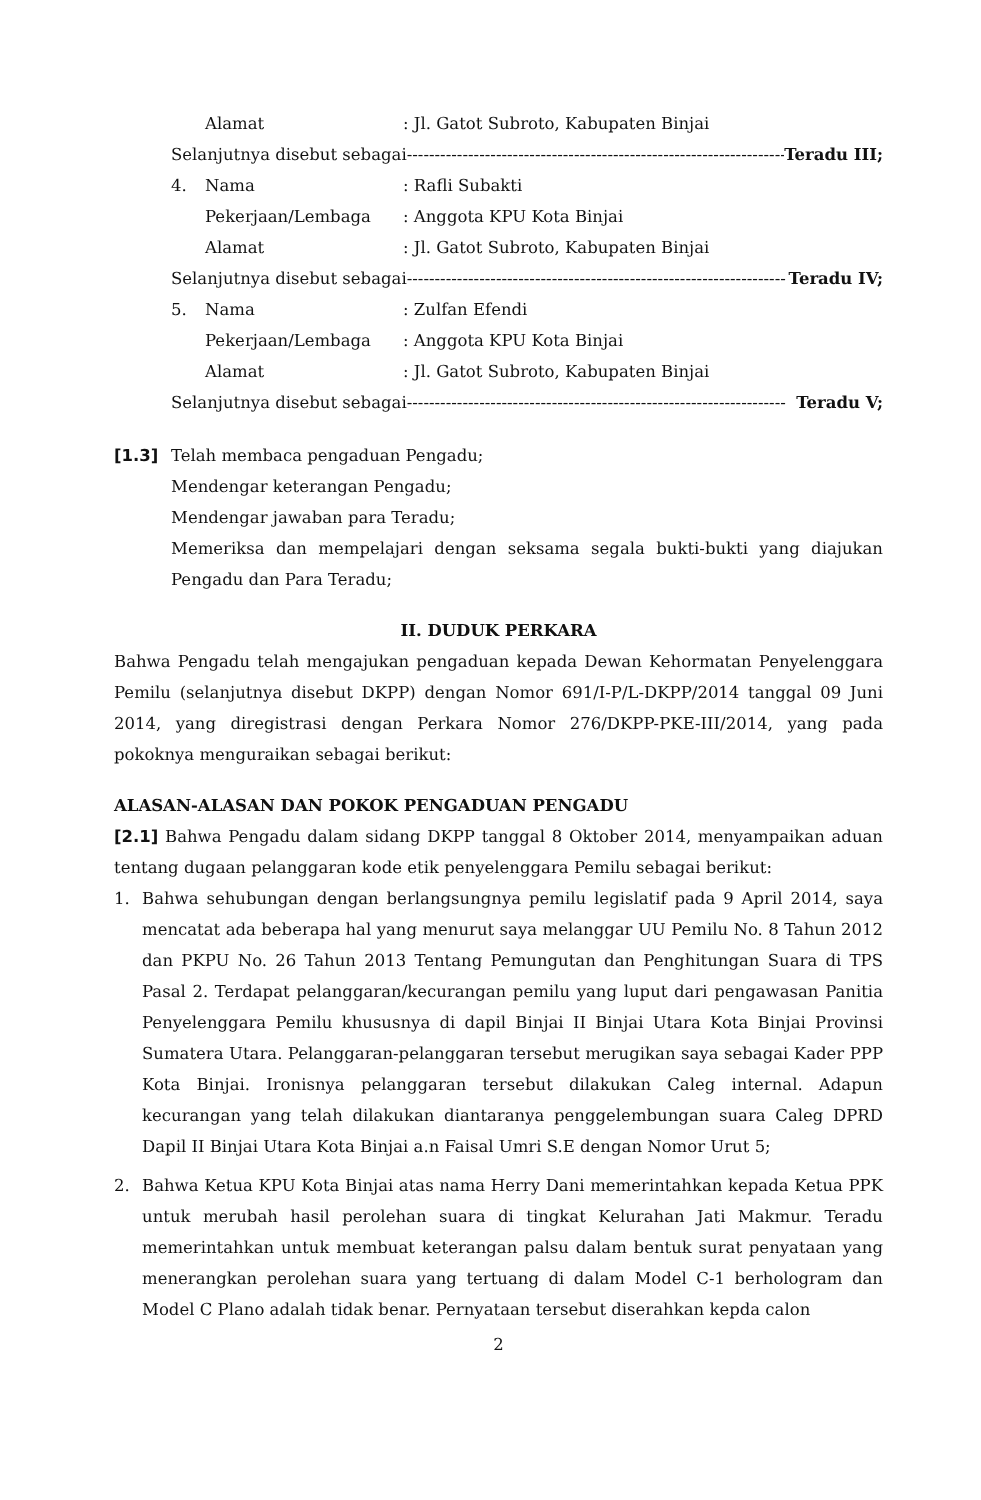Alamat: Jl. Gatot Subroto, Kabupaten Binjai
Selanjutnya disebut sebagai -------------------------------------------------------------------- Teradu III;
4. Nama: Rafli Subakti
Pekerjaan/Lembaga: Anggota KPU Kota Binjai
Alamat: Jl. Gatot Subroto, Kabupaten Binjai
Selanjutnya disebut sebagai -------------------------------------------------------------------- Teradu IV;
5. Nama: Zulfan Efendi
Pekerjaan/Lembaga: Anggota KPU Kota Binjai
Alamat: Jl. Gatot Subroto, Kabupaten Binjai
Selanjutnya disebut sebagai -------------------------------------------------------------------- Teradu V;
[1.3] Telah membaca pengaduan Pengadu;
Mendengar keterangan Pengadu;
Mendengar jawaban para Teradu;
Memeriksa dan mempelajari dengan seksama segala bukti-bukti yang diajukan Pengadu dan Para Teradu;
II. DUDUK PERKARA
Bahwa Pengadu telah mengajukan pengaduan kepada Dewan Kehormatan Penyelenggara Pemilu (selanjutnya disebut DKPP) dengan Nomor 691/I-P/L-DKPP/2014 tanggal 09 Juni 2014, yang diregistrasi dengan Perkara Nomor 276/DKPP-PKE-III/2014, yang pada pokoknya menguraikan sebagai berikut:
ALASAN-ALASAN DAN POKOK PENGADUAN PENGADU
[2.1] Bahwa Pengadu dalam sidang DKPP tanggal 8 Oktober 2014, menyampaikan aduan tentang dugaan pelanggaran kode etik penyelenggara Pemilu sebagai berikut:
1. Bahwa sehubungan dengan berlangsungnya pemilu legislatif pada 9 April 2014, saya mencatat ada beberapa hal yang menurut saya melanggar UU Pemilu No. 8 Tahun 2012 dan PKPU No. 26 Tahun 2013 Tentang Pemungutan dan Penghitungan Suara di TPS Pasal 2. Terdapat pelanggaran/kecurangan pemilu yang luput dari pengawasan Panitia Penyelenggara Pemilu khususnya di dapil Binjai II Binjai Utara Kota Binjai Provinsi Sumatera Utara. Pelanggaran-pelanggaran tersebut merugikan saya sebagai Kader PPP Kota Binjai. Ironisnya pelanggaran tersebut dilakukan Caleg internal. Adapun kecurangan yang telah dilakukan diantaranya penggelembungan suara Caleg DPRD Dapil II Binjai Utara Kota Binjai a.n Faisal Umri S.E dengan Nomor Urut 5;
2. Bahwa Ketua KPU Kota Binjai atas nama Herry Dani memerintahkan kepada Ketua PPK untuk merubah hasil perolehan suara di tingkat Kelurahan Jati Makmur. Teradu memerintahkan untuk membuat keterangan palsu dalam bentuk surat penyataan yang menerangkan perolehan suara yang tertuang di dalam Model C-1 berhologram dan Model C Plano adalah tidak benar. Pernyataan tersebut diserahkan kepda calon
2